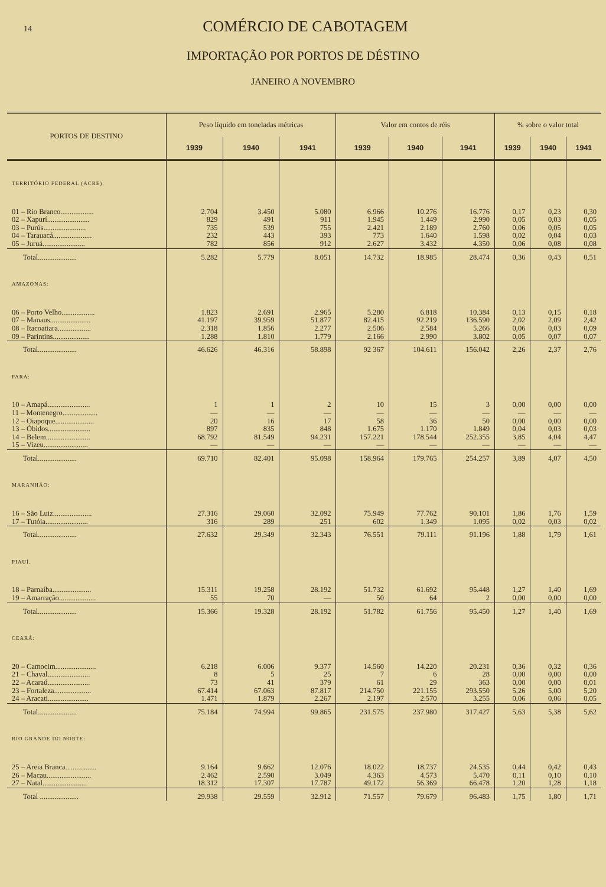14
COMÉRCIO DE CABOTAGEM
IMPORTAÇÃO POR PORTOS DE DÉSTINO
JANEIRO A NOVEMBRO
| PORTOS DE DESTINO | Peso líquido em toneladas métricas | | | Valor em contos de réis | | | % sobre o valor total | | |
| --- | --- | --- | --- | --- | --- | --- | --- | --- | --- |
| | 1939 | 1940 | 1941 | 1939 | 1940 | 1941 | 1939 | 1940 | 1941 |
| TERRITÓRIO FEDERAL (ACRE): | | | | | | | | | |
| 01 – Rio Branco.................. | 2.704 | 3.450 | 5.080 | 6.966 | 10.276 | 16.776 | 0,17 | 0,23 | 0,30 |
| 02 – Xapurí....................... | 829 | 491 | 911 | 1.945 | 1.449 | 2.990 | 0,05 | 0,03 | 0,05 |
| 03 – Purús....................... | 735 | 539 | 755 | 2.421 | 2.189 | 2.760 | 0,06 | 0,05 | 0,05 |
| 04 – Tarauacá..................... | 232 | 443 | 393 | 773 | 1.640 | 1.598 | 0,02 | 0,04 | 0,03 |
| 05 – Juruá....................... | 782 | 856 | 912 | 2.627 | 3.432 | 4.350 | 0,06 | 0,08 | 0,08 |
| Total..................... | 5.282 | 5.779 | 8.051 | 14.732 | 18.985 | 28.474 | 0,36 | 0,43 | 0,51 |
| AMAZONAS: | | | | | | | | | |
| 06 – Porto Velho.................. | 1.823 | 2.691 | 2.965 | 5.280 | 6.818 | 10.384 | 0,13 | 0,15 | 0,18 |
| 07 – Manaus...................... | 41.197 | 39.959 | 51.877 | 82.415 | 92.219 | 136.590 | 2,02 | 2,09 | 2,42 |
| 08 – Itacoatiara.................. | 2.318 | 1.856 | 2.277 | 2.506 | 2.584 | 5.266 | 0,06 | 0,03 | 0,09 |
| 09 – Parintins.................... | 1.288 | 1.810 | 1.779 | 2.166 | 2.990 | 3.802 | 0,05 | 0,07 | 0,07 |
| Total..................... | 46.626 | 46.316 | 58.898 | 92 367 | 104.611 | 156.042 | 2,26 | 2,37 | 2,76 |
| PARÁ: | | | | | | | | | |
| 10 – Amapá....................... | 1 | 1 | 2 | 10 | 15 | 3 | 0,00 | 0,00 | 0,00 |
| 11 – Montenegro................... | — | — | — | — | — | — | — | — | — |
| 12 – Oiapoque..................... | 20 | 16 | 17 | 58 | 36 | 50 | 0,00 | 0,00 | 0,00 |
| 13 – Óbidos....................... | 897 | 835 | 848 | 1.675 | 1.170 | 1.849 | 0,04 | 0,03 | 0,03 |
| 14 – Belem........................ | 68.792 | 81.549 | 94.231 | 157.221 | 178.544 | 252.355 | 3,85 | 4,04 | 4,47 |
| 15 – Vizeu........................ | — | — | — | — | — | — | — | — | — |
| Total..................... | 69.710 | 82.401 | 95.098 | 158.964 | 179.765 | 254.257 | 3,89 | 4,07 | 4,50 |
| MARANHÃO: | | | | | | | | | |
| 16 – São Luiz..................... | 27.316 | 29.060 | 32.092 | 75.949 | 77.762 | 90.101 | 1,86 | 1,76 | 1,59 |
| 17 – Tutóia....................... | 316 | 289 | 251 | 602 | 1.349 | 1.095 | 0,02 | 0,03 | 0,02 |
| Total..................... | 27.632 | 29.349 | 32.343 | 76.551 | 79.111 | 91.196 | 1,88 | 1,79 | 1,61 |
| PIAUÍ. | | | | | | | | | |
| 18 – Parnaíba..................... | 15.311 | 19.258 | 28.192 | 51.732 | 61.692 | 95.448 | 1,27 | 1,40 | 1,69 |
| 19 – Amarração.................... | 55 | 70 | — | 50 | 64 | 2 | 0,00 | 0,00 | 0,00 |
| Total..................... | 15.366 | 19.328 | 28.192 | 51.782 | 61.756 | 95.450 | 1,27 | 1,40 | 1,69 |
| CEARÁ: | | | | | | | | | |
| 20 – Camocim...................... | 6.218 | 6.006 | 9.377 | 14.560 | 14.220 | 20.231 | 0,36 | 0,32 | 0,36 |
| 21 – Chaval....................... | 8 | 5 | 25 | 7 | 6 | 28 | 0,00 | 0,00 | 0,00 |
| 22 – Acaraú....................... | 73 | 41 | 379 | 61 | 29 | 363 | 0,00 | 0,00 | 0,01 |
| 23 – Fortaleza.................... | 67.414 | 67.063 | 87.817 | 214.750 | 221.155 | 293.550 | 5,26 | 5,00 | 5,20 |
| 24 – Aracati...................... | 1.471 | 1.879 | 2.267 | 2.197 | 2.570 | 3.255 | 0,06 | 0,06 | 0,05 |
| Total..................... | 75.184 | 74.994 | 99.865 | 231.575 | 237.980 | 317.427 | 5,63 | 5,38 | 5,62 |
| RIO GRANDE DO NORTE: | | | | | | | | | |
| 25 – Areia Branca................. | 9.164 | 9.662 | 12.076 | 18.022 | 18.737 | 24.535 | 0,44 | 0,42 | 0,43 |
| 26 – Macau........................ | 2.462 | 2.590 | 3.049 | 4.363 | 4.573 | 5.470 | 0,11 | 0,10 | 0,10 |
| 27 – Natal........................ | 18.312 | 17.307 | 17.787 | 49.172 | 56.369 | 66.478 | 1,20 | 1,28 | 1,18 |
| Total ..................... | 29.938 | 29.559 | 32.912 | 71.557 | 79.679 | 96.483 | 1,75 | 1,80 | 1,71 |